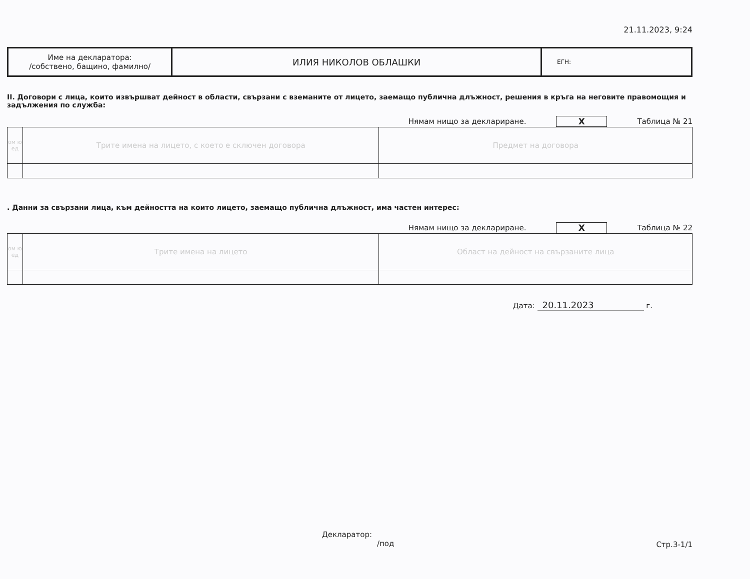21.11.2023, 9:24
| Име на декларатора: /собствено, бащино, фамилно/ | ИЛИЯ НИКОЛОВ ОБЛАШКИ | ЕГН: |
II. Договори с лица, които извършват дейност в области, свързани с вземаните от лицето, заемащо публична длъжност, решения в кръга на неговите правомощия и задължения по служба:
Нямам нищо за деклариране. X Таблица № 21
| ом ю ед | Трите имена на лицето, с което е сключен договора | Предмет на договора |
. Данни за свързани лица, към дейността на които лицето, заемащо публична длъжност, има частен интерес:
Нямам нищо за деклариране. X Таблица № 22
| ом ю ед | Трите имена на лицето | Област на дейност на свързаните лица |
Дата: 20.11.2023 г.
Декларатор:
/под
Стр.3-1/1